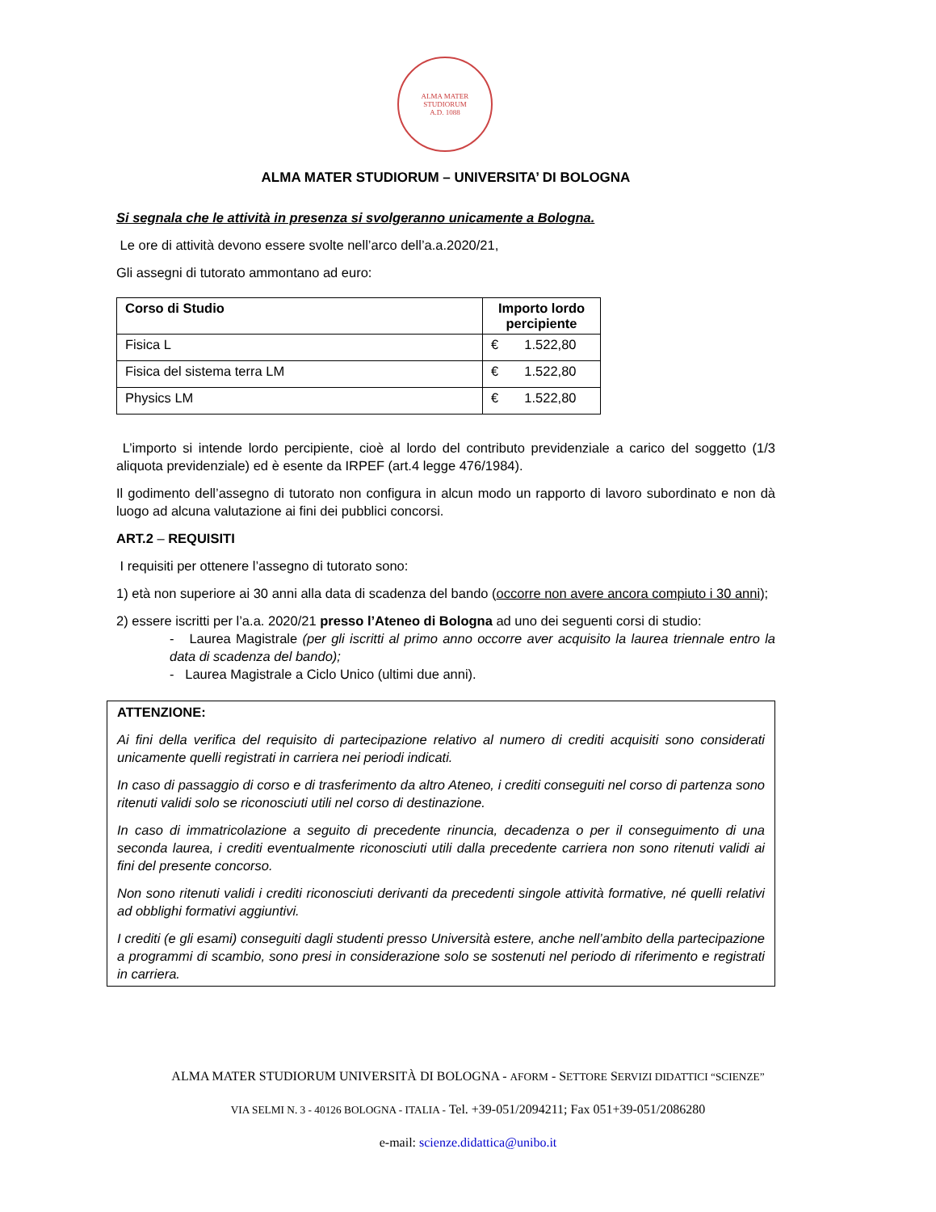ALMA MATER STUDIORUM
A.D. 1088
ALMA MATER STUDIORUM – UNIVERSITA’ DI BOLOGNA
Si segnala che le attività in presenza si svolgeranno unicamente a Bologna.
Le ore di attività devono essere svolte nell’arco dell’a.a.2020/21,
Gli assegni di tutorato ammontano ad euro:
| Corso di Studio | Importo lordo percipiente |
| --- | --- |
| Fisica L | € 1.522,80 |
| Fisica del sistema terra LM | € 1.522,80 |
| Physics LM | € 1.522,80 |
L’importo si intende lordo percipiente, cioè al lordo del contributo previdenziale a carico del soggetto (1/3 aliquota previdenziale) ed è esente da IRPEF (art.4 legge 476/1984).
Il godimento dell’assegno di tutorato non configura in alcun modo un rapporto di lavoro subordinato e non dà luogo ad alcuna valutazione ai fini dei pubblici concorsi.
ART.2 – REQUISITI
I requisiti per ottenere l’assegno di tutorato sono:
1) età non superiore ai 30 anni alla data di scadenza del bando (occorre non avere ancora compiuto i 30 anni);
2) essere iscritti per l’a.a. 2020/21 presso l’Ateneo di Bologna ad uno dei seguenti corsi di studio:
- Laurea Magistrale (per gli iscritti al primo anno occorre aver acquisito la laurea triennale entro la data di scadenza del bando);
- Laurea Magistrale a Ciclo Unico (ultimi due anni).
ATTENZIONE:
Ai fini della verifica del requisito di partecipazione relativo al numero di crediti acquisiti sono considerati unicamente quelli registrati in carriera nei periodi indicati.
In caso di passaggio di corso e di trasferimento da altro Ateneo, i crediti conseguiti nel corso di partenza sono ritenuti validi solo se riconosciuti utili nel corso di destinazione.
In caso di immatricolazione a seguito di precedente rinuncia, decadenza o per il conseguimento di una seconda laurea, i crediti eventualmente riconosciuti utili dalla precedente carriera non sono ritenuti validi ai fini del presente concorso.
Non sono ritenuti validi i crediti riconosciuti derivanti da precedenti singole attività formative, né quelli relativi ad obblighi formativi aggiuntivi.
I crediti (e gli esami) conseguiti dagli studenti presso Università estere, anche nell’ambito della partecipazione a programmi di scambio, sono presi in considerazione solo se sostenuti nel periodo di riferimento e registrati in carriera.
ALMA MATER STUDIORUM UNIVERSITÀ DI BOLOGNA - AFORM - SETTORE SERVIZI DIDATTICI “SCIENZE”
VIA SELMI N. 3 - 40126 BOLOGNA - ITALIA - Tel. +39-051/2094211; Fax 051+39-051/2086280
e-mail: scienze.didattica@unibo.it